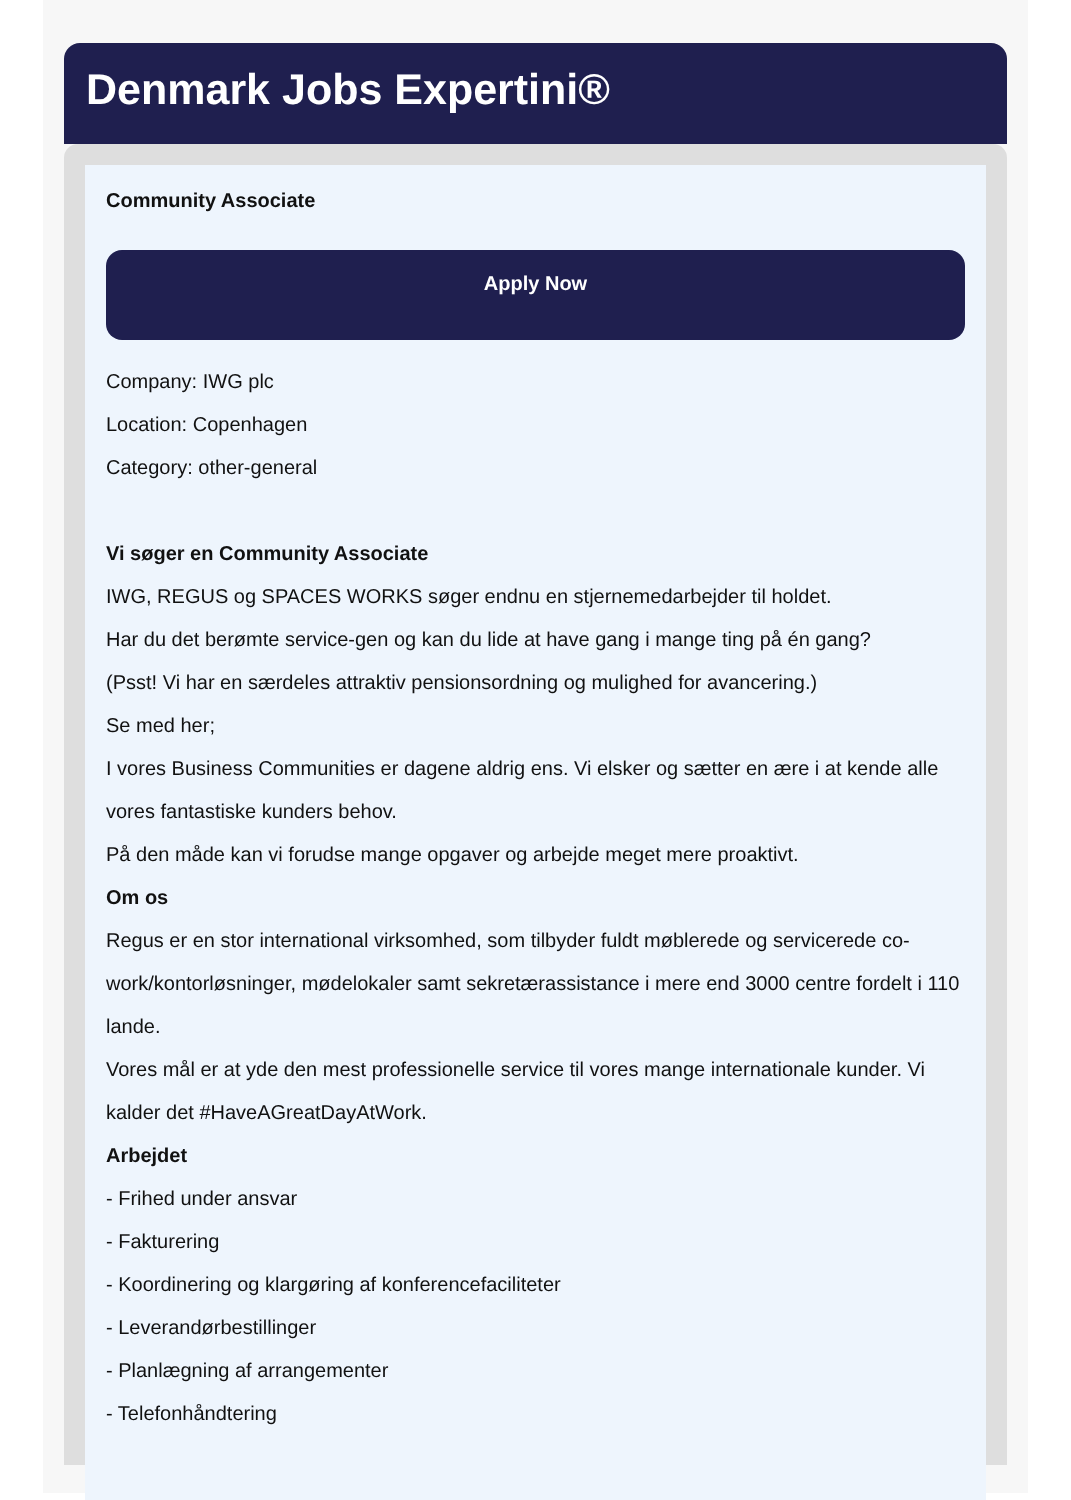Denmark Jobs Expertini®
Community Associate
Apply Now
Company: IWG plc
Location: Copenhagen
Category: other-general
Vi søger en Community Associate
IWG, REGUS og SPACES WORKS søger endnu en stjernemedarbejder til holdet.
Har du det berømte service-gen og kan du lide at have gang i mange ting på én gang?
(Psst! Vi har en særdeles attraktiv pensionsordning og mulighed for avancering.)
Se med her;
I vores Business Communities er dagene aldrig ens. Vi elsker og sætter en ære i at kende alle vores fantastiske kunders behov.
På den måde kan vi forudse mange opgaver og arbejde meget mere proaktivt.
Om os
Regus er en stor international virksomhed, som tilbyder fuldt møblerede og servicerede co-work/kontorløsninger, mødelokaler samt sekretærassistance i mere end 3000 centre fordelt i 110 lande.
Vores mål er at yde den mest professionelle service til vores mange internationale kunder. Vi kalder det #HaveAGreatDayAtWork.
Arbejdet
- Frihed under ansvar
- Fakturering
- Koordinering og klargøring af konferencefaciliteter
- Leverandørbestillinger
- Planlægning af arrangementer
- Telefonhåndtering